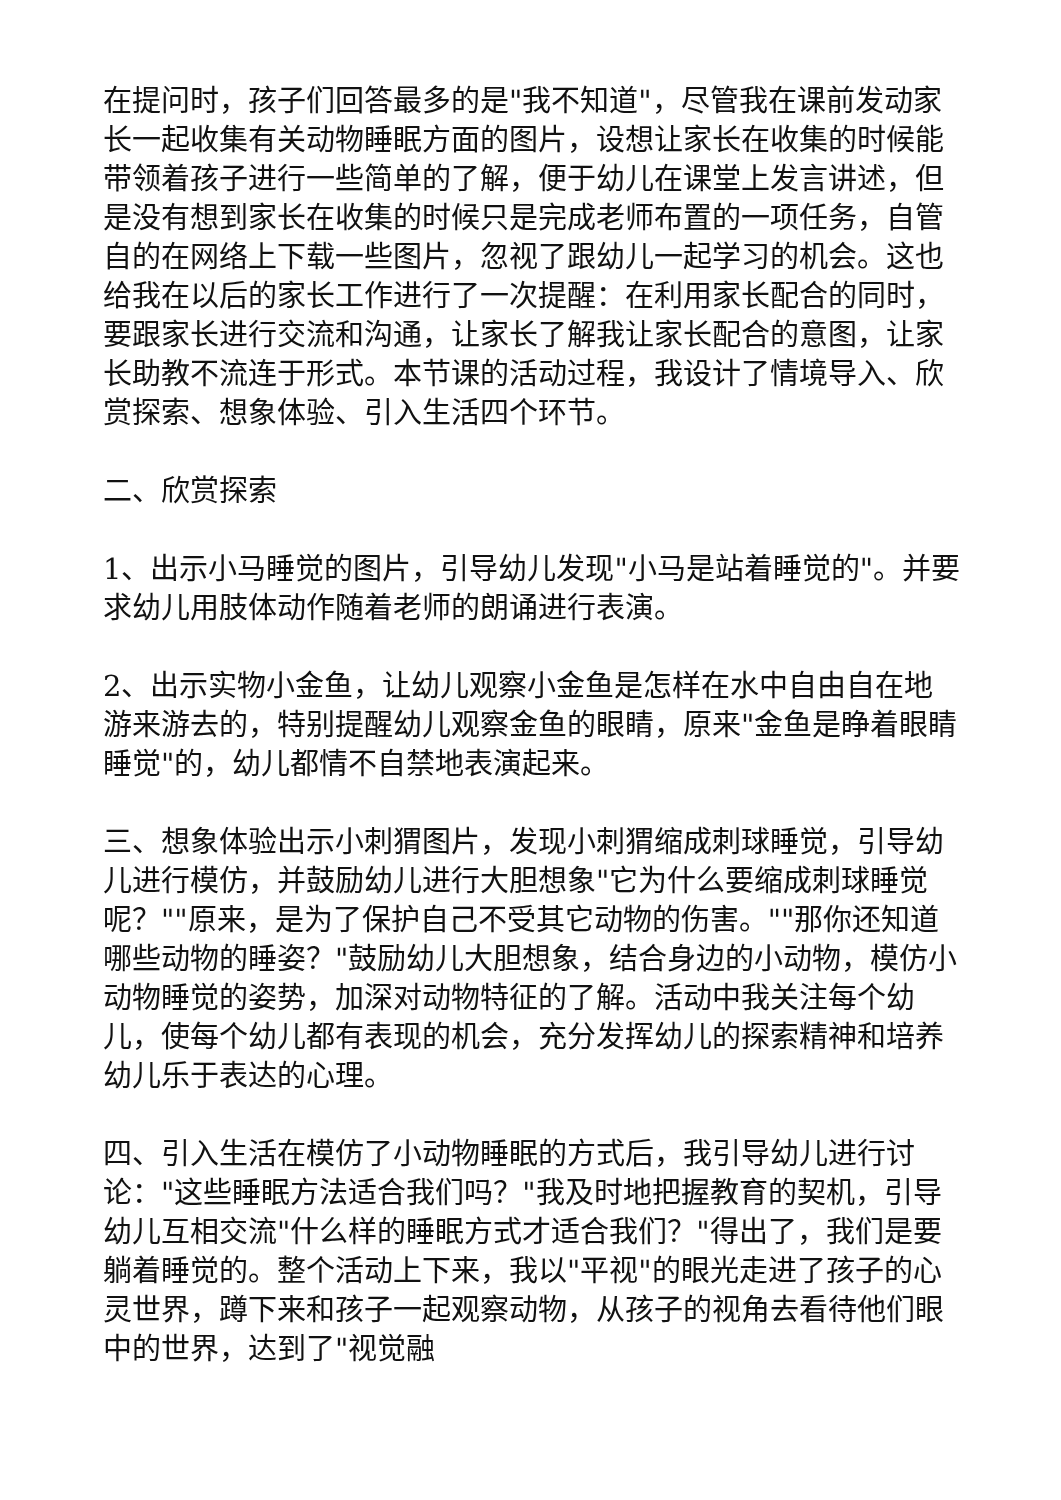在提问时，孩子们回答最多的是"我不知道"，尽管我在课前发动家长一起收集有关动物睡眠方面的图片，设想让家长在收集的时候能带领着孩子进行一些简单的了解，便于幼儿在课堂上发言讲述，但是没有想到家长在收集的时候只是完成老师布置的一项任务，自管自的在网络上下载一些图片，忽视了跟幼儿一起学习的机会。这也给我在以后的家长工作进行了一次提醒：在利用家长配合的同时，要跟家长进行交流和沟通，让家长了解我让家长配合的意图，让家长助教不流连于形式。本节课的活动过程，我设计了情境导入、欣赏探索、想象体验、引入生活四个环节。
二、欣赏探索
1、出示小马睡觉的图片，引导幼儿发现"小马是站着睡觉的"。并要求幼儿用肢体动作随着老师的朗诵进行表演。
2、出示实物小金鱼，让幼儿观察小金鱼是怎样在水中自由自在地游来游去的，特别提醒幼儿观察金鱼的眼睛，原来"金鱼是睁着眼睛睡觉"的，幼儿都情不自禁地表演起来。
三、想象体验出示小刺猬图片，发现小刺猬缩成刺球睡觉，引导幼儿进行模仿，并鼓励幼儿进行大胆想象"它为什么要缩成刺球睡觉呢？""原来，是为了保护自己不受其它动物的伤害。""那你还知道哪些动物的睡姿？"鼓励幼儿大胆想象，结合身边的小动物，模仿小动物睡觉的姿势，加深对动物特征的了解。活动中我关注每个幼儿，使每个幼儿都有表现的机会，充分发挥幼儿的探索精神和培养幼儿乐于表达的心理。
四、引入生活在模仿了小动物睡眠的方式后，我引导幼儿进行讨论："这些睡眠方法适合我们吗？"我及时地把握教育的契机，引导幼儿互相交流"什么样的睡眠方式才适合我们？"得出了，我们是要躺着睡觉的。整个活动上下来，我以"平视"的眼光走进了孩子的心灵世界，蹲下来和孩子一起观察动物，从孩子的视角去看待他们眼中的世界，达到了"视觉融